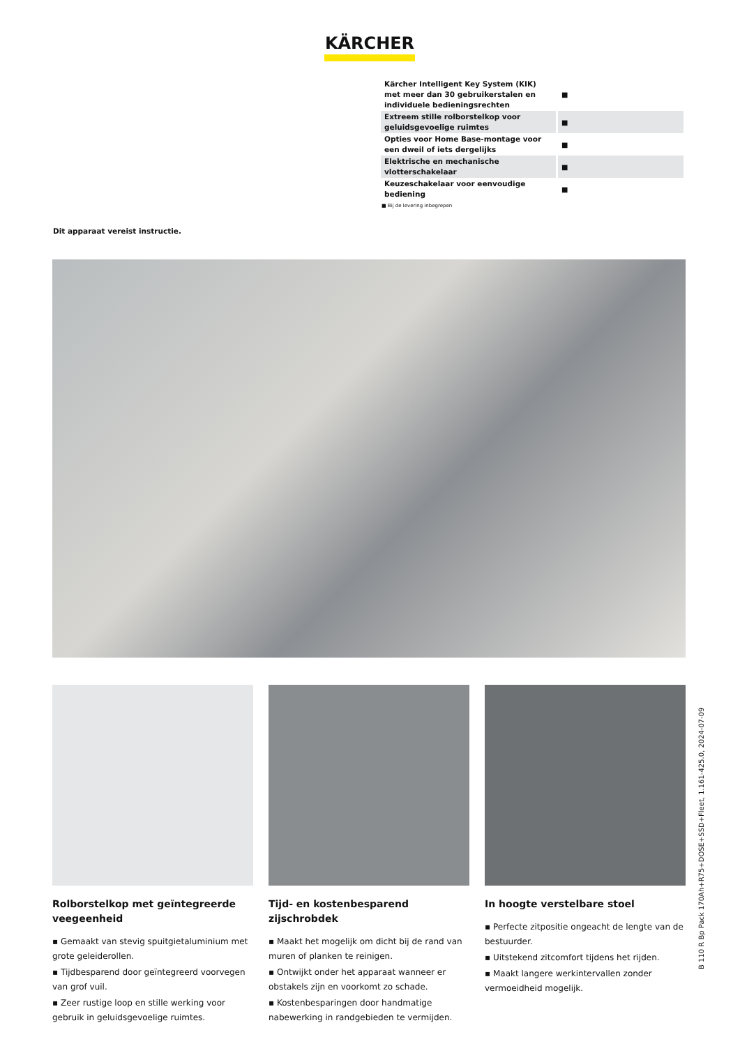KÄRCHER
| Kärcher Intelligent Key System (KIK) met meer dan 30 gebruikerstalen en individuele bedieningsrechten | ■ |
| Extreem stille rolborstelkop voor geluidsgevoelige ruimtes | ■ |
| Opties voor Home Base-montage voor een dweil of iets dergelijks | ■ |
| Elektrische en mechanische vlotterschakelaar | ■ |
| Keuzeschakelaar voor eenvoudige bediening | ■ |
■ Bij de levering inbegrepen
Dit apparaat vereist instructie.
Rolborstelkop met geïntegreerde veegeenheid
▪ Gemaakt van stevig spuitgietaluminium met grote geleiderollen.
▪ Tijdbesparend door geïntegreerd voorvegen van grof vuil.
▪ Zeer rustige loop en stille werking voor gebruik in geluidsgevoelige ruimtes.
Tijd- en kostenbesparend zijschrobdek
▪ Maakt het mogelijk om dicht bij de rand van muren of planken te reinigen.
▪ Ontwijkt onder het apparaat wanneer er obstakels zijn en voorkomt zo schade.
▪ Kostenbesparingen door handmatige nabewerking in randgebieden te vermijden.
In hoogte verstelbare stoel
▪ Perfecte zitpositie ongeacht de lengte van de bestuurder.
▪ Uitstekend zitcomfort tijdens het rijden.
▪ Maakt langere werkintervallen zonder vermoeidheid mogelijk.
B 110 R Bp Pack 170Ah+R75+DOSE+SSD+Fleet, 1.161-425.0, 2024-07-09